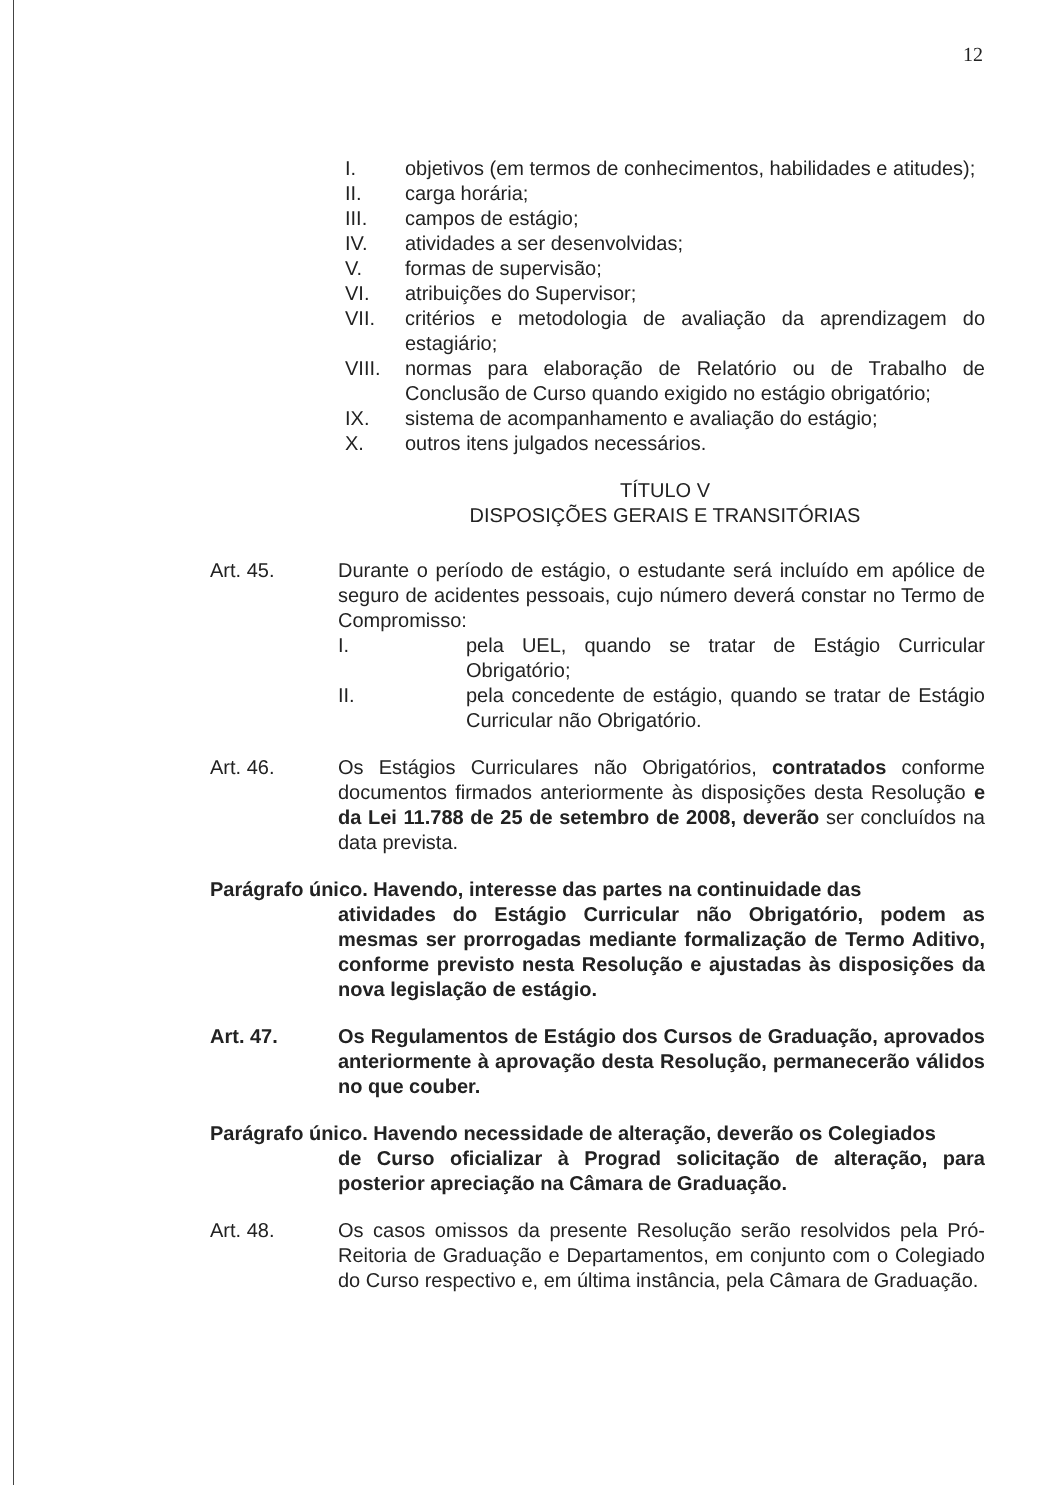12
I. objetivos (em termos de conhecimentos, habilidades e atitudes);
II. carga horária;
III. campos de estágio;
IV. atividades a ser desenvolvidas;
V. formas de supervisão;
VI. atribuições do Supervisor;
VII. critérios e metodologia de avaliação da aprendizagem do estagiário;
VIII. normas para elaboração de Relatório ou de Trabalho de Conclusão de Curso quando exigido no estágio obrigatório;
IX. sistema de acompanhamento e avaliação do estágio;
X. outros itens julgados necessários.
TÍTULO V
DISPOSIÇÕES GERAIS E TRANSITÓRIAS
Art. 45. Durante o período de estágio, o estudante será incluído em apólice de seguro de acidentes pessoais, cujo número deverá constar no Termo de Compromisso:
I. pela UEL, quando se tratar de Estágio Curricular Obrigatório;
II. pela concedente de estágio, quando se tratar de Estágio Curricular não Obrigatório.
Art. 46. Os Estágios Curriculares não Obrigatórios, contratados conforme documentos firmados anteriormente às disposições desta Resolução e da Lei 11.788 de 25 de setembro de 2008, deverão ser concluídos na data prevista.
Parágrafo único. Havendo, interesse das partes na continuidade das
atividades do Estágio Curricular não Obrigatório, podem as mesmas ser prorrogadas mediante formalização de Termo Aditivo, conforme previsto nesta Resolução e ajustadas às disposições da nova legislação de estágio.
Art. 47. Os Regulamentos de Estágio dos Cursos de Graduação, aprovados anteriormente à aprovação desta Resolução, permanecerão válidos no que couber.
Parágrafo único. Havendo necessidade de alteração, deverão os Colegiados
de Curso oficializar à Prograd solicitação de alteração, para posterior apreciação na Câmara de Graduação.
Art. 48. Os casos omissos da presente Resolução serão resolvidos pela Pró-Reitoria de Graduação e Departamentos, em conjunto com o Colegiado do Curso respectivo e, em última instância, pela Câmara de Graduação.